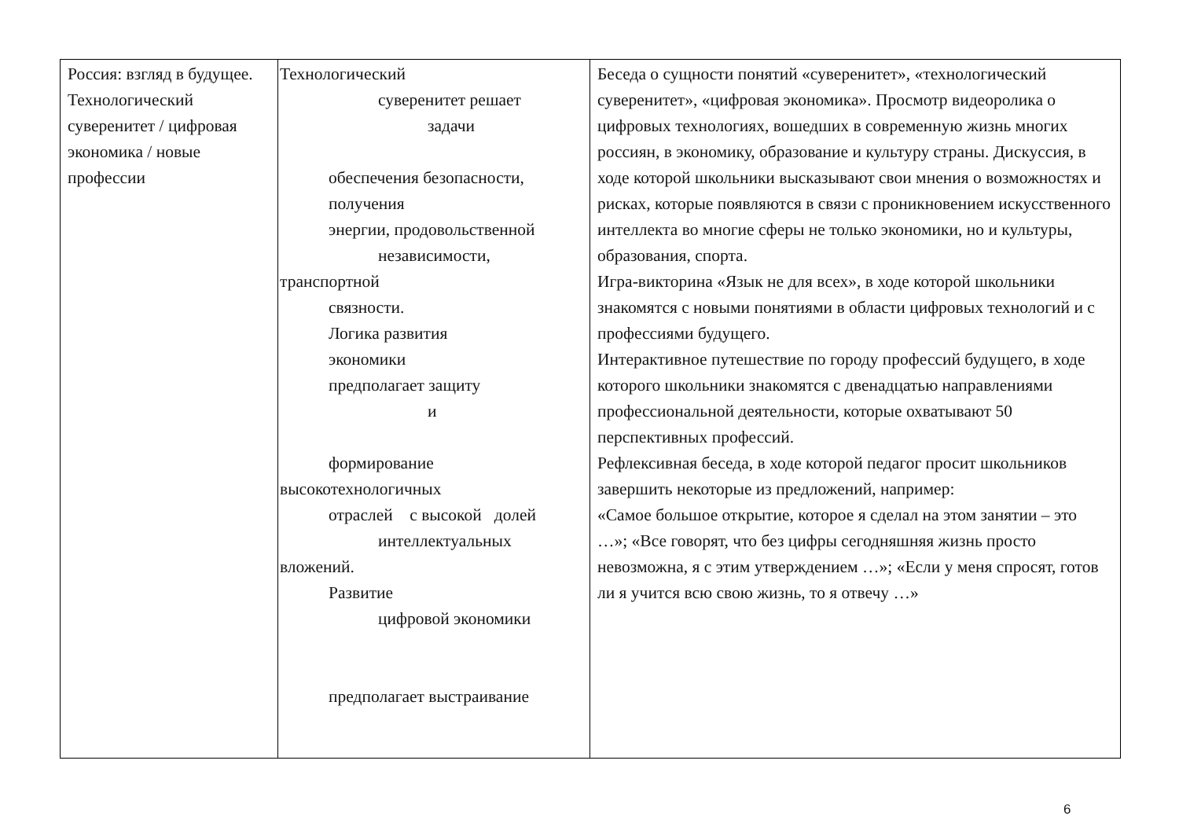| Россия: взгляд в будущее. Технологический суверенитет / цифровая экономика / новые профессии | Технологический суверенитет решает задачи обеспечения безопасности, получения энергии, продовольственной независимости, транспортной связности. Логика развития экономики предполагает защиту и формирование высокотехнологичных отраслей с высокой долей интеллектуальных вложений. Развитие цифровой экономики предполагает выстраивание | Беседа о сущности понятий «суверенитет», «технологический суверенитет», «цифровая экономика». Просмотр видеоролика о цифровых технологиях, вошедших в современную жизнь многих россиян, в экономику, образование и культуру страны. Дискуссия, в ходе которой школьники высказывают свои мнения о возможностях и рисках, которые появляются в связи с проникновением искусственного интеллекта во многие сферы не только экономики, но и культуры, образования, спорта. Игра-викторина «Язык не для всех», в ходе которой школьники знакомятся с новыми понятиями в области цифровых технологий и с профессиями будущего. Интерактивное путешествие по городу профессий будущего, в ходе которого школьники знакомятся с двенадцатью направлениями профессиональной деятельности, которые охватывают 50 перспективных профессий. Рефлексивная беседа, в ходе которой педагог просит школьников завершить некоторые из предложений, например: «Самое большое открытие, которое я сделал на этом занятии – это …»; «Все говорят, что без цифры сегодняшняя жизнь просто невозможна, я с этим утверждением …»; «Если у меня спросят, готов ли я учится всю свою жизнь, то я отвечу …» |
6